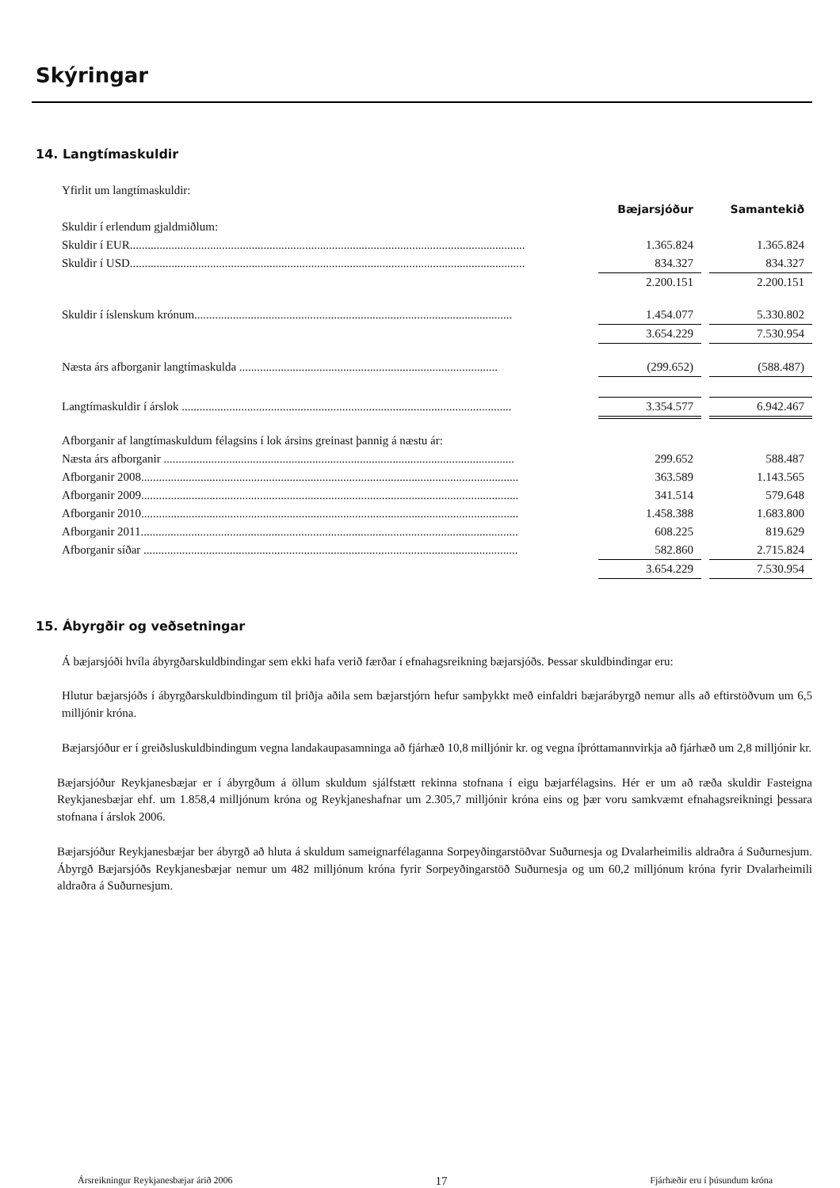Skýringar
14. Langtímaskuldir
| Yfirlit um langtímaskuldir: | | | |
| | Bæjarsjóður | | Samantekið |
| Skuldir í erlendum gjaldmiðlum: | | | |
| Skuldir í EUR..................................................................................................................................... | 1.365.824 | | 1.365.824 |
| Skuldir í USD..................................................................................................................................... | 834.327 | | 834.327 |
| | 2.200.151 | | 2.200.151 |
| Skuldir í íslenskum krónum........................................................................................................... | 1.454.077 | | 5.330.802 |
| | 3.654.229 | | 7.530.954 |
| Næsta árs afborganir langtímaskulda ....................................................................................... | (299.652) | | (588.487) |
| Langtímaskuldir í árslok ............................................................................................................... | 3.354.577 | | 6.942.467 |
| Afborganir af langtímaskuldum félagsins í lok ársins greinast þannig á næstu ár: | | | |
| Næsta árs afborganir ...................................................................................................................... | 299.652 | | 588.487 |
| Afborganir 2008............................................................................................................................... | 363.589 | | 1.143.565 |
| Afborganir 2009............................................................................................................................... | 341.514 | | 579.648 |
| Afborganir 2010............................................................................................................................... | 1.458.388 | | 1.683.800 |
| Afborganir 2011............................................................................................................................... | 608.225 | | 819.629 |
| Afborganir síðar .............................................................................................................................. | 582.860 | | 2.715.824 |
| | 3.654.229 | | 7.530.954 |
15. Ábyrgðir og veðsetningar
Á bæjarsjóði hvíla ábyrgðarskuldbindingar sem ekki hafa verið færðar í efnahagsreikning bæjarsjóðs. Þessar skuldbindingar eru:
Hlutur bæjarsjóðs í ábyrgðarskuldbindingum til þriðja aðila sem bæjarstjórn hefur samþykkt með einfaldri bæjarábyrgð nemur alls að eftirstöðvum um 6,5 milljónir króna.
Bæjarsjóður er í greiðsluskuldbindingum vegna landakaupasamninga að fjárhæð 10,8 milljónir kr. og vegna íþróttamannvirkja að fjárhæð um 2,8 milljónir kr.
Bæjarsjóður Reykjanesbæjar er í ábyrgðum á öllum skuldum sjálfstætt rekinna stofnana í eigu bæjarfélagsins. Hér er um að ræða skuldir Fasteigna Reykjanesbæjar ehf. um 1.858,4 milljónum króna og Reykjaneshafnar um 2.305,7 milljónir króna eins og þær voru samkvæmt efnahagsreikningi þessara stofnana í árslok 2006.
Bæjarsjóður Reykjanesbæjar ber ábyrgð að hluta á skuldum sameignarfélaganna Sorpeyðingarstöðvar Suðurnesja og Dvalarheimilis aldraðra á Suðurnesjum. Ábyrgð Bæjarsjóðs Reykjanesbæjar nemur um 482 milljónum króna fyrir Sorpeyðingarstöð Suðurnesja og um 60,2 milljónum króna fyrir Dvalarheimili aldraðra á Suðurnesjum.
Ársreikningur Reykjanesbæjar árið 2006 17 Fjárhæðir eru í þúsundum króna